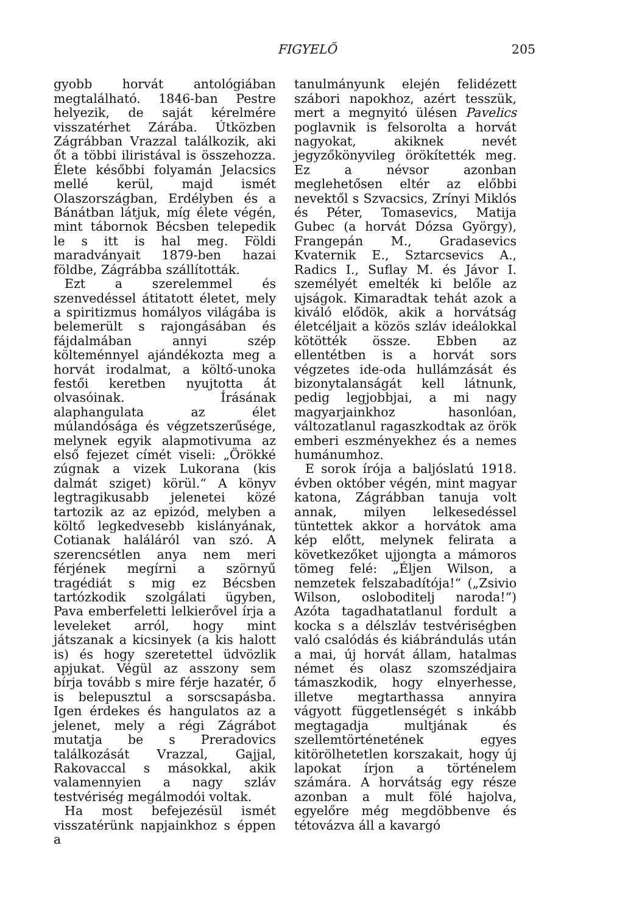FIGYELŐ 205
gyobb horvát antológiában megtalálható. 1846-ban Pestre helyezik, de saját kérelmére visszatérhet Zárába. Útközben Zágrábban Vrazzal találkozik, aki őt a többi iliristával is összehozza. Élete későbbi folyamán Jelacsics mellé kerül, majd ismét Olaszországban, Erdélyben és a Bánátban látjuk, míg élete végén, mint tábornok Bécsben telepedik le s itt is hal meg. Földi maradványait 1879-ben hazai földbe, Zágrábba szállították.
Ezt a szerelemmel és szenvedéssel átitatott életet, mely a spiritizmus homályos világába is belemerült s rajongásában és fájdalmában annyi szép költeménnyel ajándékozta meg a horvát irodalmat, a költő-unoka festői keretben nyujtotta át olvasóinak. Írásának alaphangulata az élet múlandósága és végzetszerűsége, melynek egyik alapmotivuma az első fejezet címét viseli: „Örökké zúgnak a vizek Lukorana (kis dalmát sziget) körül.“ A könyv legtragikusabb jelenetei közé tartozik az az epizód, melyben a költő legkedvesebb kislányának, Cotianak haláláról van szó. A szerencsétlen anya nem meri férjének megírni a szörnyű tragédiát s mig ez Bécsben tartózkodik szolgálati ügyben, Pava emberfeletti lelkierővel írja a leveleket arról, hogy mint játszanak a kicsinyek (a kis halott is) és hogy szeretettel üdvözlik apjukat. Végül az asszony sem bírja tovább s mire férje hazatér, ő is belepusztul a sorscsapásba. Igen érdekes és hangulatos az a jelenet, mely a régi Zágrábot mutatja be s Preradovics találkozását Vrazzal, Gajjal, Rakovaccal s másokkal, akik valamennyien a nagy szláv testvériség megálmodói voltak.
Ha most befejezésül ismét visszatérünk napjainkhoz s éppen a
tanulmányunk elején felidézett szábori napokhoz, azért tesszük, mert a megnyitó ülésen Pavelics poglavnik is felsorolta a horvát nagyokat, akiknek nevét jegyzőkönyvileg örökítették meg. Ez a névsor azonban meglehetősen eltér az előbbi nevektől s Szvacsics, Zrínyi Miklós és Péter, Tomasevics, Matija Gubec (a horvát Dózsa György), Frangepán M., Gradasevics Kvaternik E., Sztarcsevics A., Radics I., Suflay M. és Jávor I. személyét emelték ki belőle az ujságok. Kimaradtak tehát azok a kiváló elődök, akik a horvátság életcéljait a közös szláv ideálokkal kötötték össze. Ebben az ellentétben is a horvát sors végzetes ide-oda hullámzását és bizonytalanságát kell látnunk, pedig legjobbjai, a mi nagy magyarjainkhoz hasonlóan, változatlanul ragaszkodtak az örök emberi eszményekhez és a nemes humánumhoz.
E sorok írója a baljóslatú 1918. évben október végén, mint magyar katona, Zágrábban tanuja volt annak, milyen lelkesedéssel tüntettek akkor a horvátok ama kép előtt, melynek felirata a következőket ujjongta a mámoros tömeg felé: „Éljen Wilson, a nemzetek felszabadítója!“ („Zsivio Wilson, osloboditelj naroda!“) Azóta tagadhatatlanul fordult a kocka s a délszláv testvériségben való csalódás és kiábrándulás után a mai, új horvát állam, hatalmas német és olasz szomszédjaira támaszkodik, hogy elnyerhesse, illetve megtarthassa annyira vágyott függetlenségét s inkább megtagadja multjának és szellemtörténetének egyes kitörölhetetlen korszakait, hogy új lapokat írjon a történelem számára. A horvátság egy része azonban a mult fölé hajolva, egyelőre még megdöbbenve és tétovázva áll a kavargó